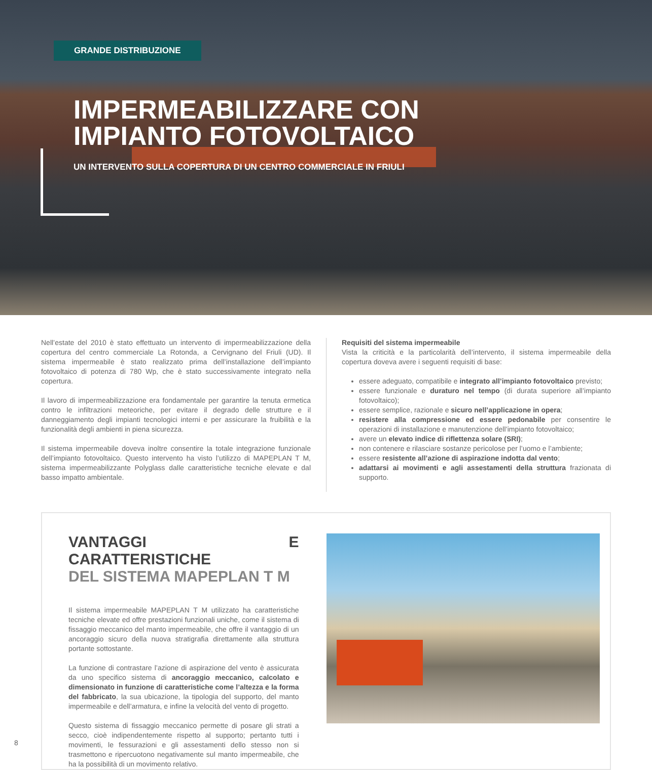GRANDE DISTRIBUZIONE
IMPERMEABILIZZARE CON
IMPIANTO FOTOVOLTAICO
UN INTERVENTO SULLA COPERTURA DI UN CENTRO COMMERCIALE IN FRIULI
Nell’estate del 2010 è stato effettuato un intervento di impermeabilizzazione della copertura del centro commerciale La Rotonda, a Cervignano del Friuli (UD). Il sistema impermeabile è stato realizzato prima dell’installazione dell’impianto fotovoltaico di potenza di 780 Wp, che è stato successivamente integrato nella copertura.
Il lavoro di impermeabilizzazione era fondamentale per garantire la tenuta ermetica contro le infiltrazioni meteoriche, per evitare il degrado delle strutture e il danneggiamento degli impianti tecnologici interni e per assicurare la fruibilità e la funzionalità degli ambienti in piena sicurezza.
Il sistema impermeabile doveva inoltre consentire la totale integrazione funzionale dell’impianto fotovoltaico. Questo intervento ha visto l’utilizzo di MAPEPLAN T M, sistema impermeabilizzante Polyglass dalle caratteristiche tecniche elevate e dal basso impatto ambientale.
Requisiti del sistema impermeabile
Vista la criticità e la particolarità dell’intervento, il sistema impermeabile della copertura doveva avere i seguenti requisiti di base:
essere adeguato, compatibile e integrato all’impianto fotovoltaico previsto;
essere funzionale e duraturo nel tempo (di durata superiore all’impianto fotovoltaico);
essere semplice, razionale e sicuro nell’applicazione in opera;
resistere alla compressione ed essere pedonabile per consentire le operazioni di installazione e manutenzione dell’impianto fotovoltaico;
avere un elevato indice di riflettenza solare (SRI);
non contenere e rilasciare sostanze pericolose per l’uomo e l’ambiente;
essere resistente all’azione di aspirazione indotta dal vento;
adattarsi ai movimenti e agli assestamenti della struttura frazionata di supporto.
VANTAGGI E CARATTERISTICHE
DEL SISTEMA MAPEPLAN T M
Il sistema impermeabile MAPEPLAN T M utilizzato ha caratteristiche tecniche elevate ed offre prestazioni funzionali uniche, come il sistema di fissaggio meccanico del manto impermeabile, che offre il vantaggio di un ancoraggio sicuro della nuova stratigrafia direttamente alla struttura portante sottostante.
La funzione di contrastare l’azione di aspirazione del vento è assicurata da uno specifico sistema di ancoraggio meccanico, calcolato e dimensionato in funzione di caratteristiche come l’altezza e la forma del fabbricato, la sua ubicazione, la tipologia del supporto, del manto impermeabile e dell’armatura, e infine la velocità del vento di progetto.
Questo sistema di fissaggio meccanico permette di posare gli strati a secco, cioè indipendentemente rispetto al supporto; pertanto tutti i movimenti, le fessurazioni e gli assestamenti dello stesso non si trasmettono e ripercuotono negativamente sul manto impermeabile, che ha la possibilità di un movimento relativo.
8